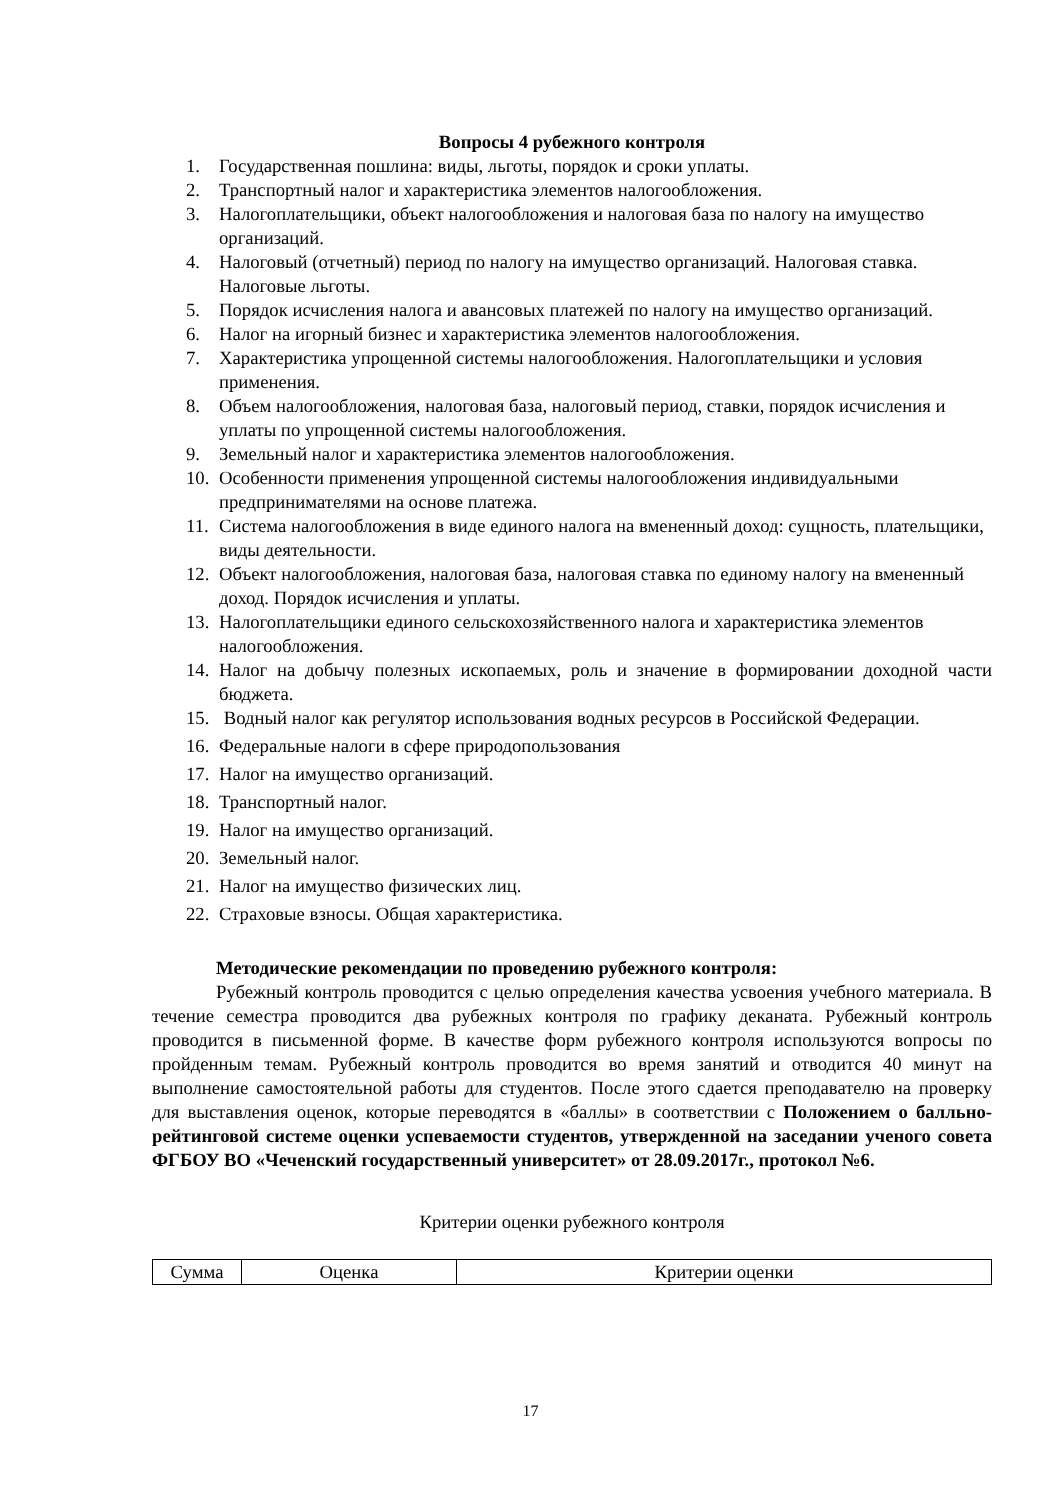Вопросы 4 рубежного контроля
1. Государственная пошлина: виды, льготы, порядок и сроки уплаты.
2. Транспортный налог и характеристика элементов налогообложения.
3. Налогоплательщики, объект налогообложения и налоговая база по налогу на имущество организаций.
4. Налоговый (отчетный) период по налогу на имущество организаций. Налоговая ставка. Налоговые льготы.
5. Порядок исчисления налога и авансовых платежей по налогу на имущество организаций.
6. Налог на игорный бизнес и характеристика элементов налогообложения.
7. Характеристика упрощенной системы налогообложения. Налогоплательщики и условия применения.
8. Объем налогообложения, налоговая база, налоговый период, ставки, порядок исчисления и уплаты по упрощенной системы налогообложения.
9. Земельный налог и характеристика элементов налогообложения.
10. Особенности применения упрощенной системы налогообложения индивидуальными предпринимателями на основе платежа.
11. Система налогообложения в виде единого налога на вмененный доход: сущность, плательщики, виды деятельности.
12. Объект налогообложения, налоговая база, налоговая ставка по единому налогу на вмененный доход. Порядок исчисления и уплаты.
13. Налогоплательщики единого сельскохозяйственного налога и характеристика элементов налогообложения.
14. Налог на добычу полезных ископаемых, роль и значение в формировании доходной части бюджета.
15. Водный налог как регулятор использования водных ресурсов в Российской Федерации.
16. Федеральные налоги в сфере природопользования
17. Налог на имущество организаций.
18. Транспортный налог.
19. Налог на имущество организаций.
20. Земельный налог.
21. Налог на имущество физических лиц.
22. Страховые взносы. Общая характеристика.
Методические рекомендации по проведению рубежного контроля:
Рубежный контроль проводится с целью определения качества усвоения учебного материала. В течение семестра проводится два рубежных контроля по графику деканата. Рубежный контроль проводится в письменной форме. В качестве форм рубежного контроля используются вопросы по пройденным темам. Рубежный контроль проводится во время занятий и отводится 40 минут на выполнение самостоятельной работы для студентов. После этого сдается преподавателю на проверку для выставления оценок, которые переводятся в «баллы» в соответствии с Положением о балльно-рейтинговой системе оценки успеваемости студентов, утвержденной на заседании ученого совета ФГБОУ ВО «Чеченский государственный университет» от 28.09.2017г., протокол №6.
Критерии оценки рубежного контроля
| Сумма | Оценка | Критерии оценки |
17